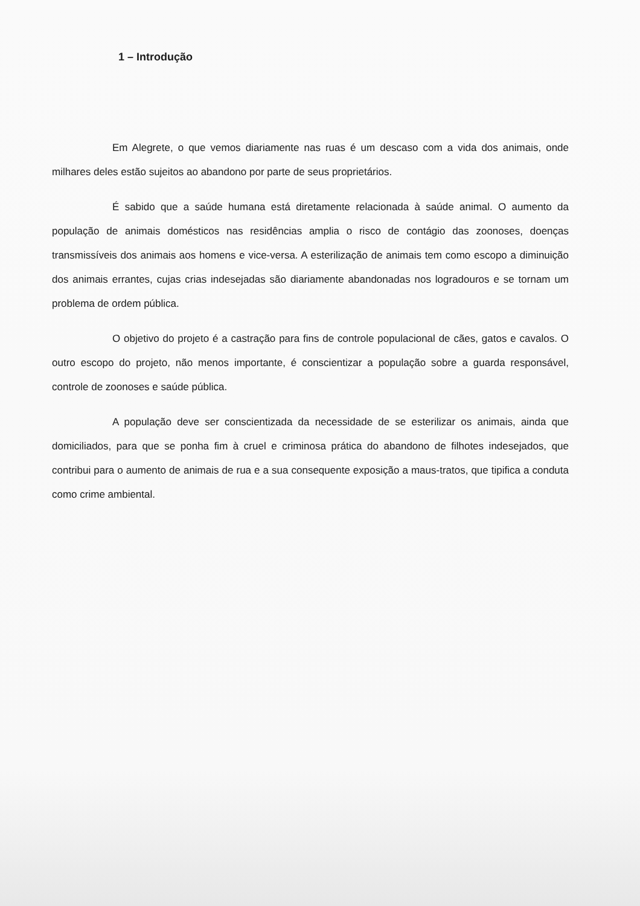1 – Introdução
Em Alegrete, o que vemos diariamente nas ruas é um descaso com a vida dos animais, onde milhares deles estão sujeitos ao abandono por parte de seus proprietários.
É sabido que a saúde humana está diretamente relacionada à saúde animal. O aumento da população de animais domésticos nas residências amplia o risco de contágio das zoonoses, doenças transmissíveis dos animais aos homens e vice-versa. A esterilização de animais tem como escopo a diminuição dos animais errantes, cujas crias indesejadas são diariamente abandonadas nos logradouros e se tornam um problema de ordem pública.
O objetivo do projeto é a castração para fins de controle populacional de cães, gatos e cavalos. O outro escopo do projeto, não menos importante, é conscientizar a população sobre a guarda responsável, controle de zoonoses e saúde pública.
A população deve ser conscientizada da necessidade de se esterilizar os animais, ainda que domiciliados, para que se ponha fim à cruel e criminosa prática do abandono de filhotes indesejados, que contribui para o aumento de animais de rua e a sua consequente exposição a maus-tratos, que tipifica a conduta como crime ambiental.